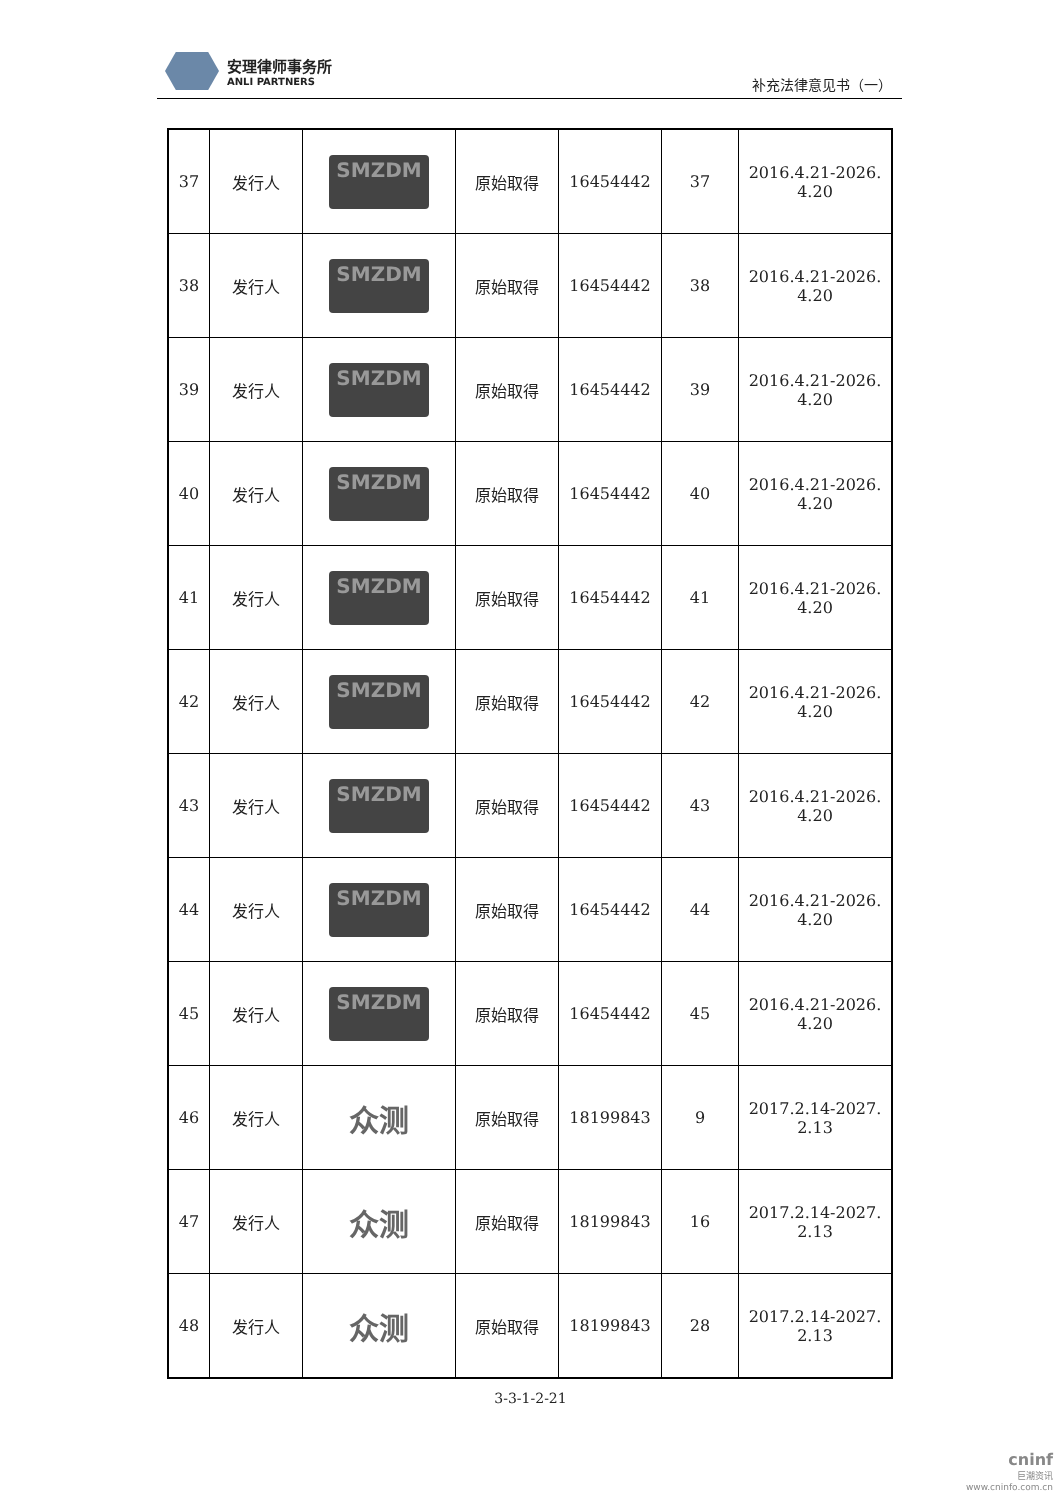安理律师事务所
ANLI PARTNERS
补充法律意见书（一）
| 37 | 发行人 | SMZDM | 原始取得 | 16454442 | 37 | 2016.4.21-2026. 4.20 |
| 38 | 发行人 | SMZDM | 原始取得 | 16454442 | 38 | 2016.4.21-2026. 4.20 |
| 39 | 发行人 | SMZDM | 原始取得 | 16454442 | 39 | 2016.4.21-2026. 4.20 |
| 40 | 发行人 | SMZDM | 原始取得 | 16454442 | 40 | 2016.4.21-2026. 4.20 |
| 41 | 发行人 | SMZDM | 原始取得 | 16454442 | 41 | 2016.4.21-2026. 4.20 |
| 42 | 发行人 | SMZDM | 原始取得 | 16454442 | 42 | 2016.4.21-2026. 4.20 |
| 43 | 发行人 | SMZDM | 原始取得 | 16454442 | 43 | 2016.4.21-2026. 4.20 |
| 44 | 发行人 | SMZDM | 原始取得 | 16454442 | 44 | 2016.4.21-2026. 4.20 |
| 45 | 发行人 | SMZDM | 原始取得 | 16454442 | 45 | 2016.4.21-2026. 4.20 |
| 46 | 发行人 | 众测 | 原始取得 | 18199843 | 9 | 2017.2.14-2027. 2.13 |
| 47 | 发行人 | 众测 | 原始取得 | 18199843 | 16 | 2017.2.14-2027. 2.13 |
| 48 | 发行人 | 众测 | 原始取得 | 18199843 | 28 | 2017.2.14-2027. 2.13 |
3-3-1-2-21
cninf
巨潮资讯
www.cninfo.com.cn